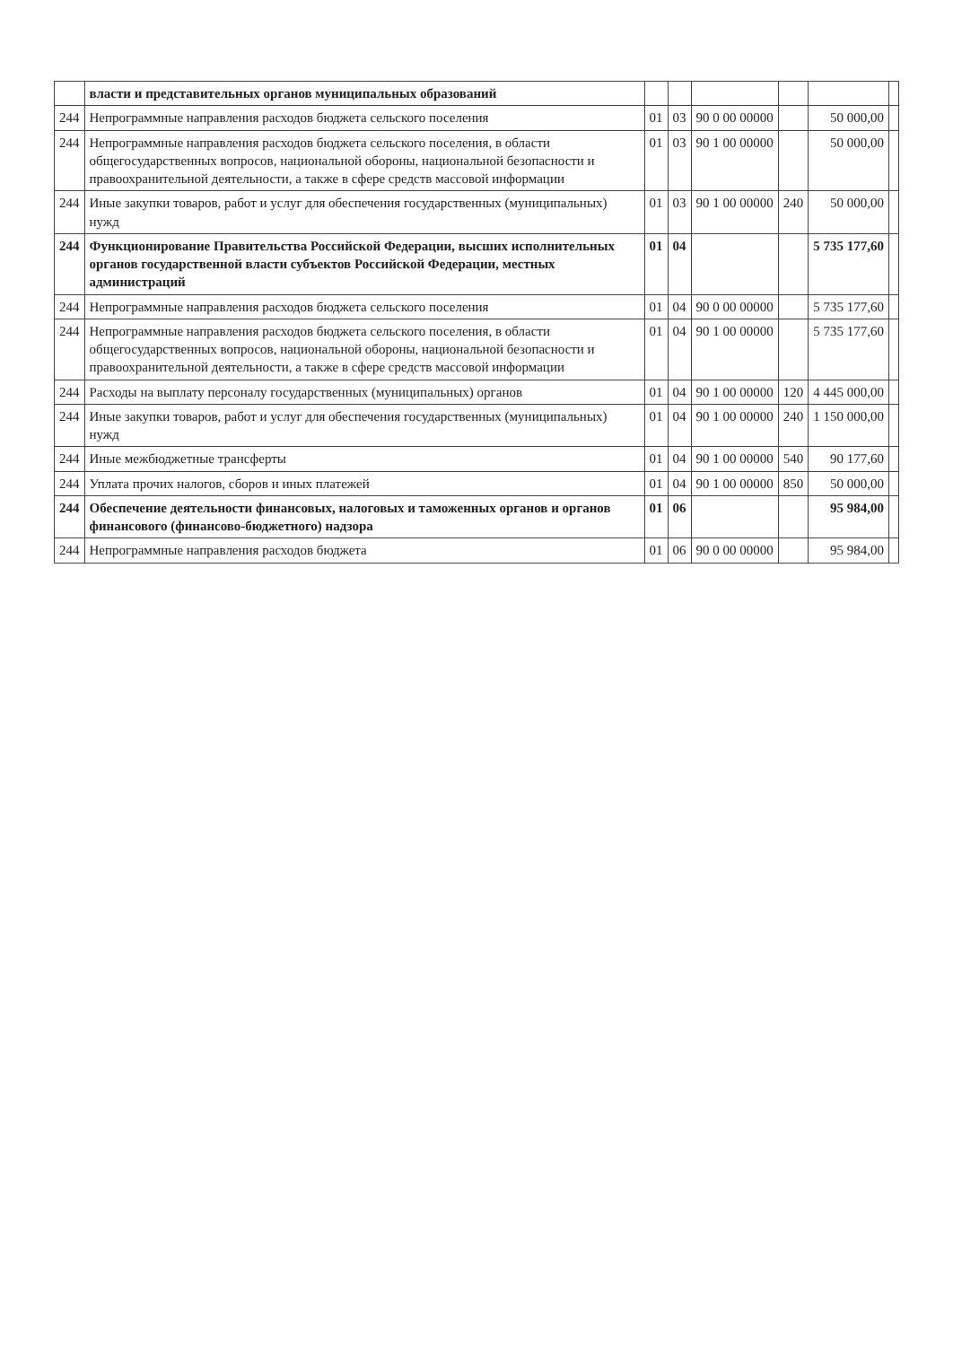| | власти и представительных органов муниципальных образований | | | | | | |
| 244 | Непрограммные направления расходов бюджета сельского поселения | 01 | 03 | 90 0 00 00000 | | 50 000,00 | |
| 244 | Непрограммные направления расходов бюджета сельского поселения, в области общегосударственных вопросов, национальной обороны, национальной безопасности и правоохранительной деятельности, а также в сфере средств массовой информации | 01 | 03 | 90 1 00 00000 | | 50 000,00 | |
| 244 | Иные закупки товаров, работ и услуг для обеспечения государственных (муниципальных) нужд | 01 | 03 | 90 1 00 00000 | 240 | 50 000,00 | |
| 244 | Функционирование Правительства Российской Федерации, высших исполнительных органов государственной власти субъектов Российской Федерации, местных администраций | 01 | 04 | | | 5 735 177,60 | |
| 244 | Непрограммные направления расходов бюджета сельского поселения | 01 | 04 | 90 0 00 00000 | | 5 735 177,60 | |
| 244 | Непрограммные направления расходов бюджета сельского поселения, в области общегосударственных вопросов, национальной обороны, национальной безопасности и правоохранительной деятельности, а также в сфере средств массовой информации | 01 | 04 | 90 1 00 00000 | | 5 735 177,60 | |
| 244 | Расходы на выплату персоналу государственных (муниципальных) органов | 01 | 04 | 90 1 00 00000 | 120 | 4 445 000,00 | |
| 244 | Иные закупки товаров, работ и услуг для обеспечения государственных (муниципальных) нужд | 01 | 04 | 90 1 00 00000 | 240 | 1 150 000,00 | |
| 244 | Иные межбюджетные трансферты | 01 | 04 | 90 1 00 00000 | 540 | 90 177,60 | |
| 244 | Уплата прочих налогов, сборов и иных платежей | 01 | 04 | 90 1 00 00000 | 850 | 50 000,00 | |
| 244 | Обеспечение деятельности финансовых, налоговых и таможенных органов и органов финансового (финансово-бюджетного) надзора | 01 | 06 | | | 95 984,00 | |
| 244 | Непрограммные направления расходов бюджета | 01 | 06 | 90 0 00 00000 | | 95 984,00 | |